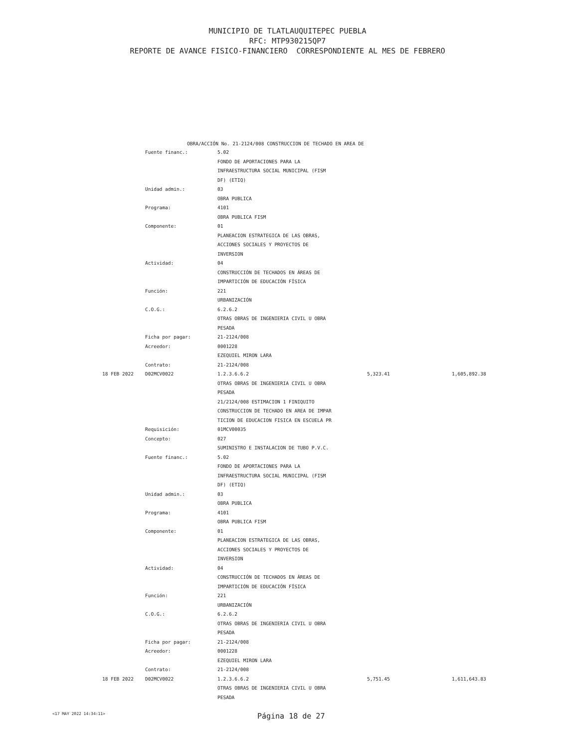MUNICIPIO DE TLATLAUQUITEPEC PUEBLA
RFC: MTP930215QP7
REPORTE DE AVANCE FISICO-FINANCIERO CORRESPONDIENTE AL MES DE FEBRERO
OBRA/ACCIÓN No. 21-2124/008 CONSTRUCCION DE TECHADO EN AREA DE
| | Fuente financ.: | 5.02 | | |
| | | FONDO DE APORTACIONES PARA LA | | |
| | | INFRAESTRUCTURA SOCIAL MUNICIPAL (FISM | | |
| | | DF) (ETIQ) | | |
| | Unidad admin.: | 03 | | |
| | | OBRA PUBLICA | | |
| | Programa: | 4101 | | |
| | | OBRA PUBLICA FISM | | |
| | Componente: | 01 | | |
| | | PLANEACION ESTRATEGICA DE LAS OBRAS, | | |
| | | ACCIONES SOCIALES Y PROYECTOS DE | | |
| | | INVERSION | | |
| | Actividad: | 04 | | |
| | | CONSTRUCCIÓN DE TECHADOS EN ÁREAS DE | | |
| | | IMPARTICIÓN DE EDUCACIÓN FÍSICA | | |
| | Función: | 221 | | |
| | | URBANIZACIÓN | | |
| | C.O.G.: | 6.2.6.2 | | |
| | | OTRAS OBRAS DE INGENIERIA CIVIL U OBRA | | |
| | | PESADA | | |
| | Ficha por pagar: | 21-2124/008 | | |
| | Acreedor: | 0001228 | | |
| | | EZEQUIEL MIRON LARA | | |
| | Contrato: | 21-2124/008 | | |
| 18 FEB 2022 | D02MCV0022 | 1.2.3.6.6.2 | 5,323.41 | 1,605,892.38 |
| | | OTRAS OBRAS DE INGENIERIA CIVIL U OBRA | | |
| | | PESADA | | |
| | | 21/2124/008 ESTIMACION 1 FINIQUITO | | |
| | | CONSTRUCCION DE TECHADO EN AREA DE IMPAR | | |
| | | TICION DE EDUCACION FISICA EN ESCUELA PR | | |
| | Requisición: | 01MCV00035 | | |
| | Concepto: | 027 | | |
| | | SUMINISTRO E INSTALACION DE TUBO P.V.C. | | |
| | Fuente financ.: | 5.02 | | |
| | | FONDO DE APORTACIONES PARA LA | | |
| | | INFRAESTRUCTURA SOCIAL MUNICIPAL (FISM | | |
| | | DF) (ETIQ) | | |
| | Unidad admin.: | 03 | | |
| | | OBRA PUBLICA | | |
| | Programa: | 4101 | | |
| | | OBRA PUBLICA FISM | | |
| | Componente: | 01 | | |
| | | PLANEACION ESTRATEGICA DE LAS OBRAS, | | |
| | | ACCIONES SOCIALES Y PROYECTOS DE | | |
| | | INVERSION | | |
| | Actividad: | 04 | | |
| | | CONSTRUCCIÓN DE TECHADOS EN ÁREAS DE | | |
| | | IMPARTICIÓN DE EDUCACIÓN FÍSICA | | |
| | Función: | 221 | | |
| | | URBANIZACIÓN | | |
| | C.O.G.: | 6.2.6.2 | | |
| | | OTRAS OBRAS DE INGENIERIA CIVIL U OBRA | | |
| | | PESADA | | |
| | Ficha por pagar: | 21-2124/008 | | |
| | Acreedor: | 0001228 | | |
| | | EZEQUIEL MIRON LARA | | |
| | Contrato: | 21-2124/008 | | |
| 18 FEB 2022 | D02MCV0022 | 1.2.3.6.6.2 | 5,751.45 | 1,611,643.83 |
| | | OTRAS OBRAS DE INGENIERIA CIVIL U OBRA | | |
| | | PESADA | | |
<17 MAY 2022 14:34:11> Página 18 de 27